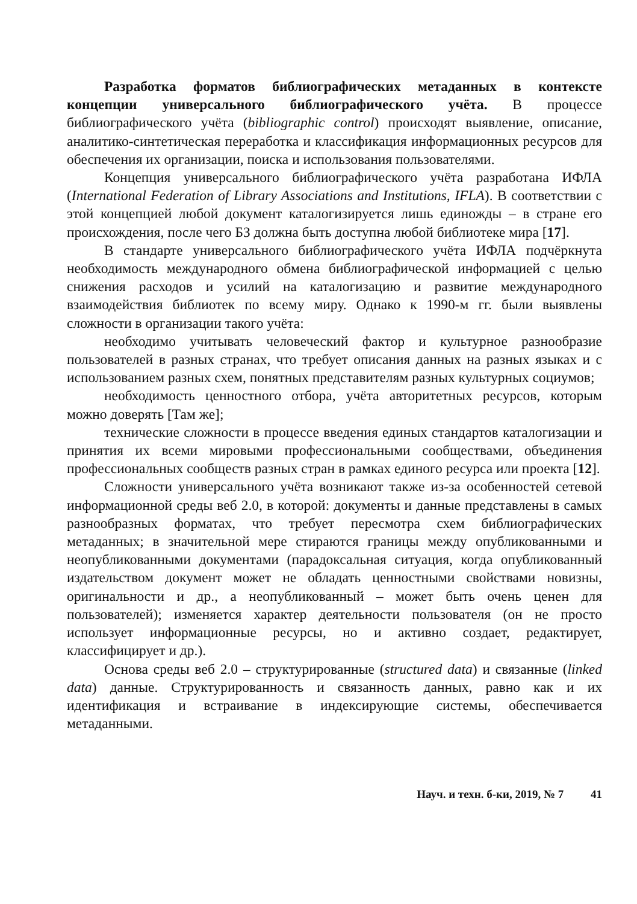Разработка форматов библиографических метаданных в контексте концепции универсального библиографического учёта. В процессе библиографического учёта (bibliographic control) происходят выявление, описание, аналитико-синтетическая переработка и классификация информационных ресурсов для обеспечения их организации, поиска и использования пользователями.
Концепция универсального библиографического учёта разработана ИФЛА (International Federation of Library Associations and Institutions, IFLA). В соответствии с этой концепцией любой документ каталогизируется лишь единожды – в стране его происхождения, после чего БЗ должна быть доступна любой библиотеке мира [17].
В стандарте универсального библиографического учёта ИФЛА подчёркнута необходимость международного обмена библиографической информацией с целью снижения расходов и усилий на каталогизацию и развитие международного взаимодействия библиотек по всему миру. Однако к 1990-м гг. были выявлены сложности в организации такого учёта:
необходимо учитывать человеческий фактор и культурное разнообразие пользователей в разных странах, что требует описания данных на разных языках и с использованием разных схем, понятных представителям разных культурных социумов;
необходимость ценностного отбора, учёта авторитетных ресурсов, которым можно доверять [Там же];
технические сложности в процессе введения единых стандартов каталогизации и принятия их всеми мировыми профессиональными сообществами, объединения профессиональных сообществ разных стран в рамках единого ресурса или проекта [12].
Сложности универсального учёта возникают также из-за особенностей сетевой информационной среды веб 2.0, в которой: документы и данные представлены в самых разнообразных форматах, что требует пересмотра схем библиографических метаданных; в значительной мере стираются границы между опубликованными и неопубликованными документами (парадоксальная ситуация, когда опубликованный издательством документ может не обладать ценностными свойствами новизны, оригинальности и др., а неопубликованный – может быть очень ценен для пользователей); изменяется характер деятельности пользователя (он не просто использует информационные ресурсы, но и активно создает, редактирует, классифицирует и др.).
Основа среды веб 2.0 – структурированные (structured data) и связанные (linked data) данные. Структурированность и связанность данных, равно как и их идентификация и встраивание в индексирующие системы, обеспечивается метаданными.
Науч. и техн. б-ки, 2019, № 7 41